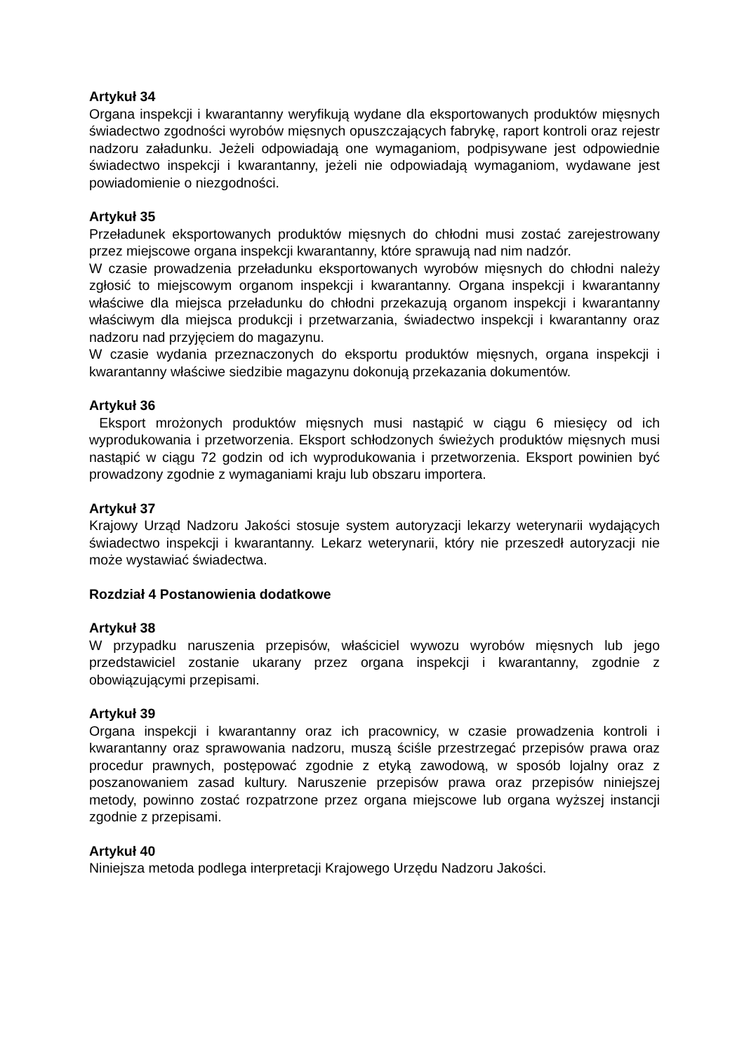Artykuł 34
Organa inspekcji i kwarantanny weryfikują wydane dla eksportowanych produktów mięsnych świadectwo zgodności wyrobów mięsnych opuszczających fabrykę, raport kontroli oraz rejestr nadzoru załadunku. Jeżeli odpowiadają one wymaganiom, podpisywane jest odpowiednie świadectwo inspekcji i kwarantanny, jeżeli nie odpowiadają wymaganiom, wydawane jest powiadomienie o niezgodności.
Artykuł 35
Przeładunek eksportowanych produktów mięsnych do chłodni musi zostać zarejestrowany przez miejscowe organa inspekcji kwarantanny, które sprawują nad nim nadzór.
W czasie prowadzenia przeładunku eksportowanych wyrobów mięsnych do chłodni należy zgłosić to miejscowym organom inspekcji i kwarantanny. Organa inspekcji i kwarantanny właściwe dla miejsca przeładunku do chłodni przekazują organom inspekcji i kwarantanny właściwym dla miejsca produkcji i przetwarzania, świadectwo inspekcji i kwarantanny oraz nadzoru nad przyjęciem do magazynu.
W czasie wydania przeznaczonych do eksportu produktów mięsnych, organa inspekcji i kwarantanny właściwe siedzibie magazynu dokonują przekazania dokumentów.
Artykuł 36
Eksport mrożonych produktów mięsnych musi nastąpić w ciągu 6 miesięcy od ich wyprodukowania i przetworzenia. Eksport schłodzonych świeżych produktów mięsnych musi nastąpić w ciągu 72 godzin od ich wyprodukowania i przetworzenia. Eksport powinien być prowadzony zgodnie z wymaganiami kraju lub obszaru importera.
Artykuł 37
Krajowy Urząd Nadzoru Jakości stosuje system autoryzacji lekarzy weterynarii wydających świadectwo inspekcji i kwarantanny. Lekarz weterynarii, który nie przeszedł autoryzacji nie może wystawiać świadectwa.
Rozdział 4 Postanowienia dodatkowe
Artykuł 38
W przypadku naruszenia przepisów, właściciel wywozu wyrobów mięsnych lub jego przedstawiciel zostanie ukarany przez organa inspekcji i kwarantanny, zgodnie z obowiązującymi przepisami.
Artykuł 39
Organa inspekcji i kwarantanny oraz ich pracownicy, w czasie prowadzenia kontroli i kwarantanny oraz sprawowania nadzoru, muszą ściśle przestrzegać przepisów prawa oraz procedur prawnych, postępować zgodnie z etyką zawodową, w sposób lojalny oraz z poszanowaniem zasad kultury. Naruszenie przepisów prawa oraz przepisów niniejszej metody, powinno zostać rozpatrzone przez organa miejscowe lub organa wyższej instancji zgodnie z przepisami.
Artykuł 40
Niniejsza metoda podlega interpretacji Krajowego Urzędu Nadzoru Jakości.